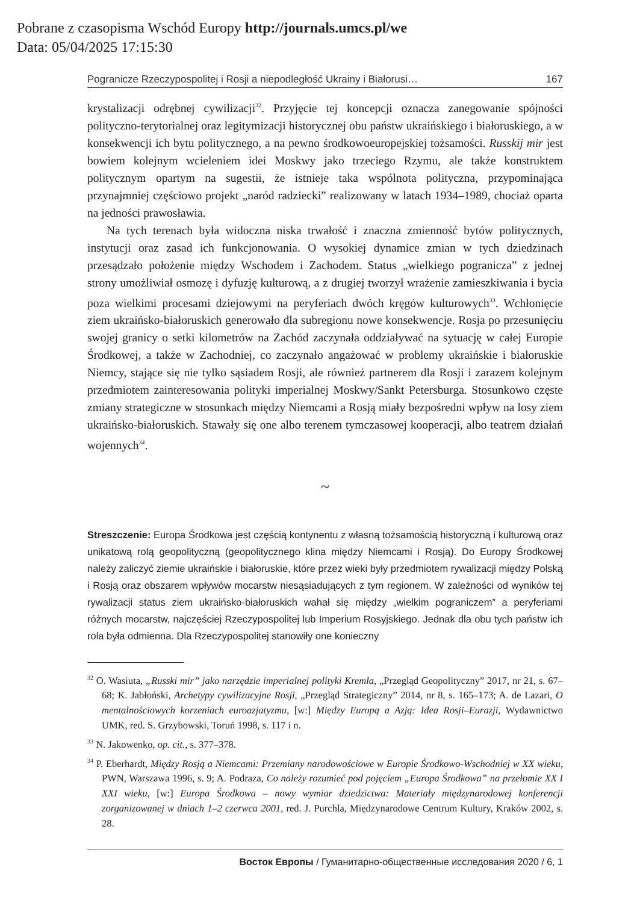Pobrane z czasopisma Wschód Europy http://journals.umcs.pl/we
Data: 05/04/2025 17:15:30
Pogranicze Rzeczypospolitej i Rosji a niepodległość Ukrainy i Białorusi… 167
krystalizacji odrębnej cywilizacji<sup>32</sup>. Przyjęcie tej koncepcji oznacza zanegowanie spójności polityczno-terytorialnej oraz legitymizacji historycznej obu państw ukraińskiego i białoruskiego, a w konsekwencji ich bytu politycznego, a na pewno środkowoeuropejskiej tożsamości. Russkij mir jest bowiem kolejnym wcieleniem idei Moskwy jako trzeciego Rzymu, ale także konstruktem politycznym opartym na sugestii, że istnieje taka wspólnota polityczna, przypominająca przynajmniej częściowo projekt „naród radziecki” realizowany w latach 1934–1989, chociaż oparta na jedności prawosławia.
Na tych terenach była widoczna niska trwałość i znaczna zmienność bytów politycznych, instytucji oraz zasad ich funkcjonowania. O wysokiej dynamice zmian w tych dziedzinach przesądzało położenie między Wschodem i Zachodem. Status „wielkiego pogranicza” z jednej strony umożliwiał osmozę i dyfuzję kulturową, a z drugiej tworzył wrażenie zamieszkiwania i bycia poza wielkimi procesami dziejowymi na peryferiach dwóch kręgów kulturowych<sup>33</sup>. Wchłonięcie ziem ukraińsko-białoruskich generowało dla subregionu nowe konsekwencje. Rosja po przesunięciu swojej granicy o setki kilometrów na Zachód zaczynała oddziaływać na sytuację w całej Europie Środkowej, a także w Zachodniej, co zaczynało angażować w problemy ukraińskie i białoruskie Niemcy, stające się nie tylko sąsiadem Rosji, ale również partnerem dla Rosji i zarazem kolejnym przedmiotem zainteresowania polityki imperialnej Moskwy/Sankt Petersburga. Stosunkowo częste zmiany strategiczne w stosunkach między Niemcami a Rosją miały bezpośredni wpływ na losy ziem ukraińsko-białoruskich. Stawały się one albo terenem tymczasowej kooperacji, albo teatrem działań wojennych<sup>34</sup>.
~
Streszczenie: Europa Środkowa jest częścią kontynentu z własną tożsamością historyczną i kulturową oraz unikatową rolą geopolityczną (geopolitycznego klina między Niemcami i Rosją). Do Europy Środkowej należy zaliczyć ziemie ukraińskie i białoruskie, które przez wieki były przedmiotem rywalizacji między Polską i Rosją oraz obszarem wpływów mocarstw niesąsiadujących z tym regionem. W zależności od wyników tej rywalizacji status ziem ukraińsko-białoruskich wahał się między „wielkim pograniczem” a peryferiami różnych mocarstw, najczęściej Rzeczypospolitej lub Imperium Rosyjskiego. Jednak dla obu tych państw ich rola była odmienna. Dla Rzeczypospolitej stanowiły one konieczny
<sup>32</sup> O. Wasiuta, „Russki mir” jako narzędzie imperialnej polityki Kremla, „Przegląd Geopolityczny” 2017, nr 21, s. 67–68; K. Jabłoński, Archetypy cywilizacyjne Rosji, „Przegląd Strategiczny” 2014, nr 8, s. 165–173; A. de Lazari, O mentalnościowych korzeniach euroazjatyzmu, [w:] Między Europą a Azją: Idea Rosji–Eurazji, Wydawnictwo UMK, red. S. Grzybowski, Toruń 1998, s. 117 i n.
<sup>33</sup> N. Jakowenko, op. cit., s. 377–378.
<sup>34</sup> P. Eberhardt, Między Rosją a Niemcami: Przemiany narodowościowe w Europie Środkowo-Wschodniej w XX wieku, PWN, Warszawa 1996, s. 9; A. Podraza, Co należy rozumieć pod pojęciem „Europa Środkowa” na przełomie XX I XXI wieku, [w:] Europa Środkowa – nowy wymiar dziedzictwa: Materiały międzynarodowej konferencji zorganizowanej w dniach 1–2 czerwca 2001, red. J. Purchla, Międzynarodowe Centrum Kultury, Kraków 2002, s. 28.
Восток Европы / Гуманитарно-общественные исследования 2020 / 6, 1